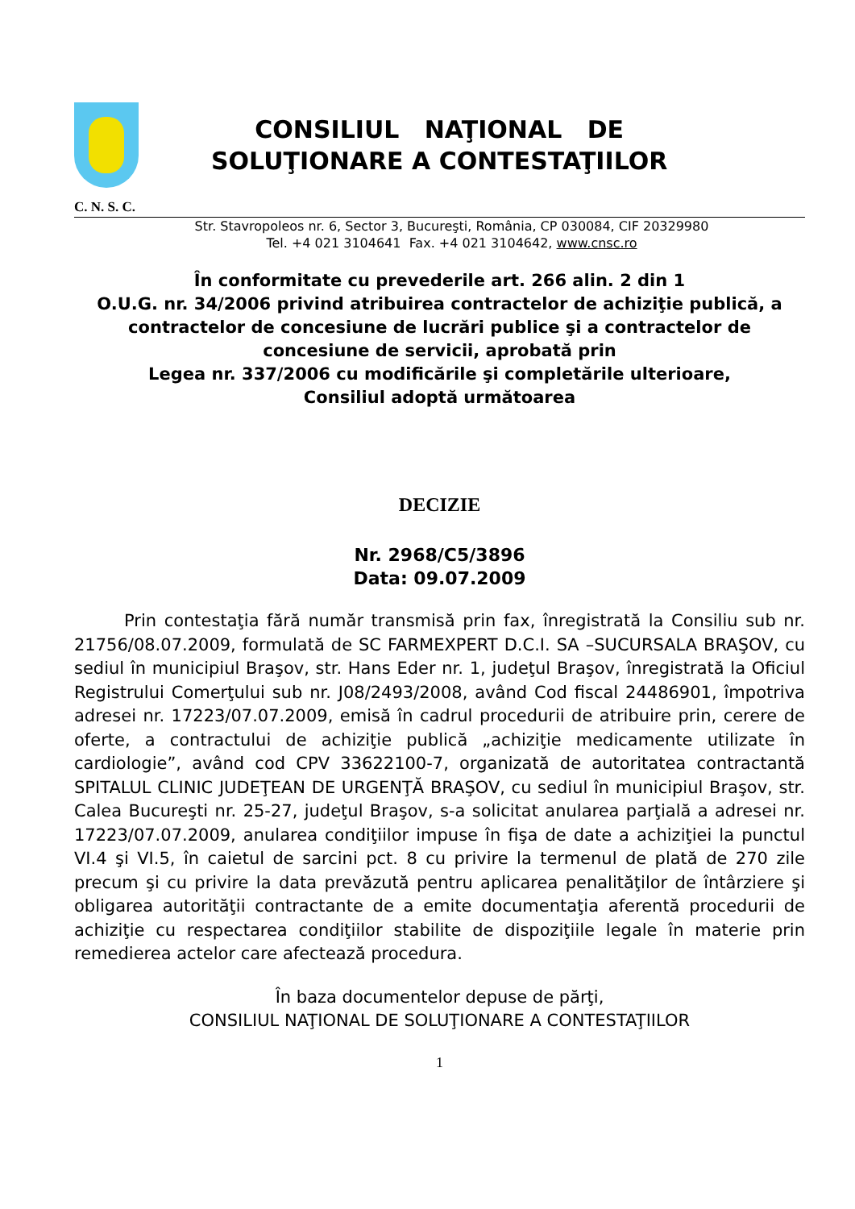CONSILIUL NAŢIONAL DE
SOLUŢIONARE A CONTESTAŢIILOR
C. N. S. C.
Str. Stavropoleos nr. 6, Sector 3, Bucureşti, România, CP 030084, CIF 20329980
Tel. +4 021 3104641 Fax. +4 021 3104642, www.cnsc.ro
În conformitate cu prevederile art. 266 alin. 2 din 1
O.U.G. nr. 34/2006 privind atribuirea contractelor de achiziţie publică, a contractelor de concesiune de lucrări publice şi a contractelor de concesiune de servicii, aprobată prin
Legea nr. 337/2006 cu modificările şi completările ulterioare,
Consiliul adoptă următoarea
DECIZIE
Nr. 2968/C5/3896
Data: 09.07.2009
Prin contestaţia fără număr transmisă prin fax, înregistrată la Consiliu sub nr. 21756/08.07.2009, formulată de SC FARMEXPERT D.C.I. SA –SUCURSALA BRAŞOV, cu sediul în municipiul Braşov, str. Hans Eder nr. 1, judeţul Braşov, înregistrată la Oficiul Registrului Comerţului sub nr. J08/2493/2008, având Cod fiscal 24486901, împotriva adresei nr. 17223/07.07.2009, emisă în cadrul procedurii de atribuire prin, cerere de oferte, a contractului de achiziţie publică „achiziţie medicamente utilizate în cardiologie”, având cod CPV 33622100-7, organizată de autoritatea contractantă SPITALUL CLINIC JUDEŢEAN DE URGENŢĂ BRAŞOV, cu sediul în municipiul Braşov, str. Calea Bucureşti nr. 25-27, judeţul Braşov, s-a solicitat anularea parţială a adresei nr. 17223/07.07.2009, anularea condiţiilor impuse în fişa de date a achiziţiei la punctul VI.4 şi VI.5, în caietul de sarcini pct. 8 cu privire la termenul de plată de 270 zile precum şi cu privire la data prevăzută pentru aplicarea penalităţilor de întârziere şi obligarea autorităţii contractante de a emite documentaţia aferentă procedurii de achiziţie cu respectarea condiţiilor stabilite de dispoziţiile legale în materie prin remedierea actelor care afectează procedura.
În baza documentelor depuse de părţi,
CONSILIUL NAŢIONAL DE SOLUŢIONARE A CONTESTAŢIILOR
1